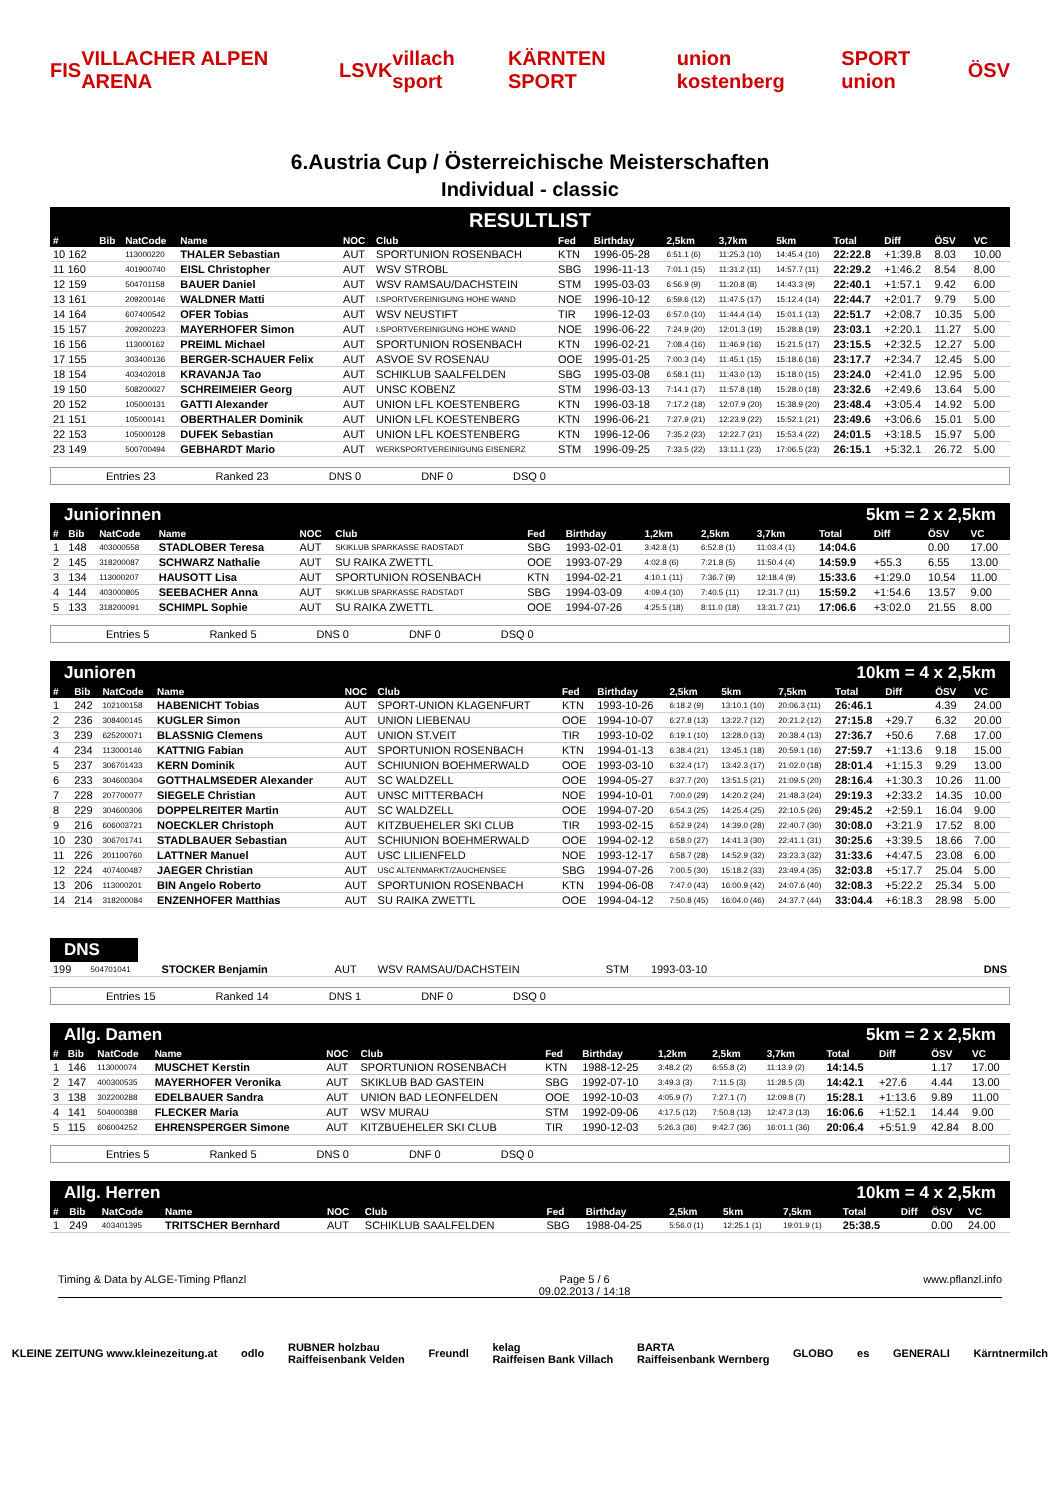FIS VILLACHER ALPEN ARENA LSVK villach sport KÄRNTEN SPORT union kostenberg SPORT union ÖSV
6.Austria Cup / Österreichische Meisterschaften
Individual - classic
RESULTLIST
| # | Bib | NatCode | Name | NOC | Club | Fed | Birthday | 2,5km | 3,7km | 5km | Total | Diff | ÖSV | VC |
| --- | --- | --- | --- | --- | --- | --- | --- | --- | --- | --- | --- | --- | --- | --- |
| 10 162 | | 113000220 | THALER Sebastian | AUT | SPORTUNION ROSENBACH | KTN | 1996-05-28 | 6:51.1 (6) | 11:25.3 (10) | 14:45.4 (10) | 22:22.8 | +1:39.8 | 8.03 | 10.00 |
| 11 160 | | 401900740 | EISL Christopher | AUT | WSV STROBL | SBG | 1996-11-13 | 7:01.1 (15) | 11:31.2 (11) | 14:57.7 (11) | 22:29.2 | +1:46.2 | 8.54 | 8.00 |
| 12 159 | | 504701158 | BAUER Daniel | AUT | WSV RAMSAU/DACHSTEIN | STM | 1995-03-03 | 6:56.9 (9) | 11:20.8 (8) | 14:43.3 (9) | 22:40.1 | +1:57.1 | 9.42 | 6.00 |
| 13 161 | | 209200146 | WALDNER Matti | AUT | I.SPORTVEREINIGUNG HOHE WAND | NOE | 1996-10-12 | 6:59.6 (12) | 11:47.5 (17) | 15:12.4 (14) | 22:44.7 | +2:01.7 | 9.79 | 5.00 |
| 14 164 | | 607400542 | OFER Tobias | AUT | WSV NEUSTIFT | TIR | 1996-12-03 | 6:57.0 (10) | 11:44.4 (14) | 15:01.1 (13) | 22:51.7 | +2:08.7 | 10.35 | 5.00 |
| 15 157 | | 209200223 | MAYERHOFER Simon | AUT | I.SPORTVEREINIGUNG HOHE WAND | NOE | 1996-06-22 | 7:24.9 (20) | 12:01.3 (19) | 15:28.8 (19) | 23:03.1 | +2:20.1 | 11.27 | 5.00 |
| 16 156 | | 113000162 | PREIML Michael | AUT | SPORTUNION ROSENBACH | KTN | 1996-02-21 | 7:08.4 (16) | 11:46.9 (16) | 15:21.5 (17) | 23:15.5 | +2:32.5 | 12.27 | 5.00 |
| 17 155 | | 303400136 | BERGER-SCHAUER Felix | AUT | ASVOE SV ROSENAU | OOE | 1995-01-25 | 7:00.3 (14) | 11:45.1 (15) | 15:18.6 (16) | 23:17.7 | +2:34.7 | 12.45 | 5.00 |
| 18 154 | | 403402018 | KRAVANJA Tao | AUT | SCHIKLUB SAALFELDEN | SBG | 1995-03-08 | 6:58.1 (11) | 11:43.0 (13) | 15:18.0 (15) | 23:24.0 | +2:41.0 | 12.95 | 5.00 |
| 19 150 | | 508200027 | SCHREIMEIER Georg | AUT | UNSC KOBENZ | STM | 1996-03-13 | 7:14.1 (17) | 11:57.8 (18) | 15:28.0 (18) | 23:32.6 | +2:49.6 | 13.64 | 5.00 |
| 20 152 | | 105000131 | GATTI Alexander | AUT | UNION LFL KOESTENBERG | KTN | 1996-03-18 | 7:17.2 (18) | 12:07.9 (20) | 15:38.9 (20) | 23:48.4 | +3:05.4 | 14.92 | 5.00 |
| 21 151 | | 105000141 | OBERTHALER Dominik | AUT | UNION LFL KOESTENBERG | KTN | 1996-06-21 | 7:27.9 (21) | 12:23.9 (22) | 15:52.1 (21) | 23:49.6 | +3:06.6 | 15.01 | 5.00 |
| 22 153 | | 105000128 | DUFEK Sebastian | AUT | UNION LFL KOESTENBERG | KTN | 1996-12-06 | 7:35.2 (23) | 12:22.7 (21) | 15:53.4 (22) | 24:01.5 | +3:18.5 | 15.97 | 5.00 |
| 23 149 | | 500700494 | GEBHARDT Mario | AUT | WERKSPORTVEREINIGUNG EISENERZ | STM | 1996-09-25 | 7:33.5 (22) | 13:11.1 (23) | 17:06.5 (23) | 26:15.1 | +5:32.1 | 26.72 | 5.00 |
Entries 23 Ranked 23 DNS 0 DNF 0 DSQ 0
Juniorinnen 5km = 2 x 2,5km
| # | Bib | NatCode | Name | NOC | Club | Fed | Birthday | 1,2km | 2,5km | 3,7km | Total | Diff | ÖSV | VC |
| --- | --- | --- | --- | --- | --- | --- | --- | --- | --- | --- | --- | --- | --- | --- |
| 1 | 148 | 403000558 | STADLOBER Teresa | AUT | SKIKLUB SPARKASSE RADSTADT | SBG | 1993-02-01 | 3:42.8 (1) | 6:52.8 (1) | 11:03.4 (1) | 14:04.6 | | 0.00 | 17.00 |
| 2 | 145 | 318200087 | SCHWARZ Nathalie | AUT | SU RAIKA ZWETTL | OOE | 1993-07-29 | 4:02.8 (6) | 7:21.8 (5) | 11:50.4 (4) | 14:59.9 | +55.3 | 6.55 | 13.00 |
| 3 | 134 | 113000207 | HAUSOTT Lisa | AUT | SPORTUNION ROSENBACH | KTN | 1994-02-21 | 4:10.1 (11) | 7:36.7 (9) | 12:18.4 (9) | 15:33.6 | +1:29.0 | 10.54 | 11.00 |
| 4 | 144 | 403000805 | SEEBACHER Anna | AUT | SKIKLUB SPARKASSE RADSTADT | SBG | 1994-03-09 | 4:09.4 (10) | 7:40.5 (11) | 12:31.7 (11) | 15:59.2 | +1:54.6 | 13.57 | 9.00 |
| 5 | 133 | 318200091 | SCHIMPL Sophie | AUT | SU RAIKA ZWETTL | OOE | 1994-07-26 | 4:25.5 (18) | 8:11.0 (18) | 13:31.7 (21) | 17:06.6 | +3:02.0 | 21.55 | 8.00 |
Entries 5 Ranked 5 DNS 0 DNF 0 DSQ 0
Junioren 10km = 4 x 2,5km
| # | Bib | NatCode | Name | NOC | Club | Fed | Birthday | 2,5km | 5km | 7,5km | Total | Diff | ÖSV | VC |
| --- | --- | --- | --- | --- | --- | --- | --- | --- | --- | --- | --- | --- | --- | --- |
| 1 | 242 | 102100158 | HABENICHT Tobias | AUT | SPORT-UNION KLAGENFURT | KTN | 1993-10-26 | 6:18.2 (9) | 13:10.1 (10) | 20:06.3 (11) | 26:46.1 | | 4.39 | 24.00 |
| 2 | 236 | 308400145 | KUGLER Simon | AUT | UNION LIEBENAU | OOE | 1994-10-07 | 6:27.8 (13) | 13:22.7 (12) | 20:21.2 (12) | 27:15.8 | +29.7 | 6.32 | 20.00 |
| 3 | 239 | 625200071 | BLASSNIG Clemens | AUT | UNION ST.VEIT | TIR | 1993-10-02 | 6:19.1 (10) | 13:28.0 (13) | 20:38.4 (13) | 27:36.7 | +50.6 | 7.68 | 17.00 |
| 4 | 234 | 113000146 | KATTNIG Fabian | AUT | SPORTUNION ROSENBACH | KTN | 1994-01-13 | 6:38.4 (21) | 13:45.1 (18) | 20:59.1 (16) | 27:59.7 | +1:13.6 | 9.18 | 15.00 |
| 5 | 237 | 306701433 | KERN Dominik | AUT | SCHIUNION BOEHMERWALD | OOE | 1993-03-10 | 6:32.4 (17) | 13:42.3 (17) | 21:02.0 (18) | 28:01.4 | +1:15.3 | 9.29 | 13.00 |
| 6 | 233 | 304600304 | GOTTHALMSEDER Alexander | AUT | SC WALDZELL | OOE | 1994-05-27 | 6:37.7 (20) | 13:51.5 (21) | 21:09.5 (20) | 28:16.4 | +1:30.3 | 10.26 | 11.00 |
| 7 | 228 | 207700077 | SIEGELE Christian | AUT | UNSC MITTERBACH | NOE | 1994-10-01 | 7:00.0 (29) | 14:20.2 (24) | 21:48.3 (24) | 29:19.3 | +2:33.2 | 14.35 | 10.00 |
| 8 | 229 | 304600306 | DOPPELREITER Martin | AUT | SC WALDZELL | OOE | 1994-07-20 | 6:54.3 (25) | 14:25.4 (25) | 22:10.5 (26) | 29:45.2 | +2:59.1 | 16.04 | 9.00 |
| 9 | 216 | 606003721 | NOECKLER Christoph | AUT | KITZBUEHELER SKI CLUB | TIR | 1993-02-15 | 6:52.9 (24) | 14:39.0 (28) | 22:40.7 (30) | 30:08.0 | +3:21.9 | 17.52 | 8.00 |
| 10 | 230 | 306701741 | STADLBAUER Sebastian | AUT | SCHIUNION BOEHMERWALD | OOE | 1994-02-12 | 6:58.0 (27) | 14:41.3 (30) | 22:41.1 (31) | 30:25.6 | +3:39.5 | 18.66 | 7.00 |
| 11 | 226 | 201100760 | LATTNER Manuel | AUT | USC LILIENFELD | NOE | 1993-12-17 | 6:58.7 (28) | 14:52.9 (32) | 23:23.3 (32) | 31:33.6 | +4:47.5 | 23.08 | 6.00 |
| 12 | 224 | 407400487 | JAEGER Christian | AUT | USC ALTENMARKT/ZAUCHENSEE | SBG | 1994-07-26 | 7:00.5 (30) | 15:18.2 (33) | 23:49.4 (35) | 32:03.8 | +5:17.7 | 25.04 | 5.00 |
| 13 | 206 | 113000201 | BIN Angelo Roberto | AUT | SPORTUNION ROSENBACH | KTN | 1994-06-08 | 7:47.0 (43) | 16:00.9 (42) | 24:07.6 (40) | 32:08.3 | +5:22.2 | 25.34 | 5.00 |
| 14 | 214 | 318200084 | ENZENHOFER Matthias | AUT | SU RAIKA ZWETTL | OOE | 1994-04-12 | 7:50.8 (45) | 16:04.0 (46) | 24:37.7 (44) | 33:04.4 | +6:18.3 | 28.98 | 5.00 |
DNS
| 199 | 504701041 | STOCKER Benjamin | AUT | WSV RAMSAU/DACHSTEIN | STM | 1993-03-10 | DNS |
Entries 15 Ranked 14 DNS 1 DNF 0 DSQ 0
Allg. Damen 5km = 2 x 2,5km
| # | Bib | NatCode | Name | NOC | Club | Fed | Birthday | 1,2km | 2,5km | 3,7km | Total | Diff | ÖSV | VC |
| --- | --- | --- | --- | --- | --- | --- | --- | --- | --- | --- | --- | --- | --- | --- |
| 1 | 146 | 113000074 | MUSCHET Kerstin | AUT | SPORTUNION ROSENBACH | KTN | 1988-12-25 | 3:48.2 (2) | 6:55.8 (2) | 11:13.9 (2) | 14:14.5 | | 1.17 | 17.00 |
| 2 | 147 | 400300535 | MAYERHOFER Veronika | AUT | SKIKLUB BAD GASTEIN | SBG | 1992-07-10 | 3:49.3 (3) | 7:11.5 (3) | 11:28.5 (3) | 14:42.1 | +27.6 | 4.44 | 13.00 |
| 3 | 138 | 302200288 | EDELBAUER Sandra | AUT | UNION BAD LEONFELDEN | OOE | 1992-10-03 | 4:05.9 (7) | 7:27.1 (7) | 12:09.8 (7) | 15:28.1 | +1:13.6 | 9.89 | 11.00 |
| 4 | 141 | 504000388 | FLECKER Maria | AUT | WSV MURAU | STM | 1992-09-06 | 4:17.5 (12) | 7:50.8 (13) | 12:47.3 (13) | 16:06.6 | +1:52.1 | 14.44 | 9.00 |
| 5 | 115 | 606004252 | EHRENSPERGER Simone | AUT | KITZBUEHELER SKI CLUB | TIR | 1990-12-03 | 5:26.3 (36) | 9:42.7 (36) | 16:01.1 (36) | 20:06.4 | +5:51.9 | 42.84 | 8.00 |
Entries 5 Ranked 5 DNS 0 DNF 0 DSQ 0
Allg. Herren 10km = 4 x 2,5km
| # | Bib | NatCode | Name | NOC | Club | Fed | Birthday | 2,5km | 5km | 7,5km | Total | Diff | ÖSV | VC |
| --- | --- | --- | --- | --- | --- | --- | --- | --- | --- | --- | --- | --- | --- | --- |
| 1 | 249 | 403401395 | TRITSCHER Bernhard | AUT | SCHIKLUB SAALFELDEN | SBG | 1988-04-25 | 5:56.0 (1) | 12:25.1 (1) | 19:01.9 (1) | 25:38.5 | | 0.00 | 24.00 |
Timing & Data by ALGE-Timing Pflanzl Page 5 / 6
09.02.2013 / 14:18 www.pflanzl.info
KLEINE ZEITUNG www.kleinezeitung.at odlo RUBNER holzbau
Raiffeisenbank Velden Freundl kelag
Raiffeisen Bank Villach BARTA
Raiffeisenbank Wernberg GLOBO es GENERALI Kärntnermilch